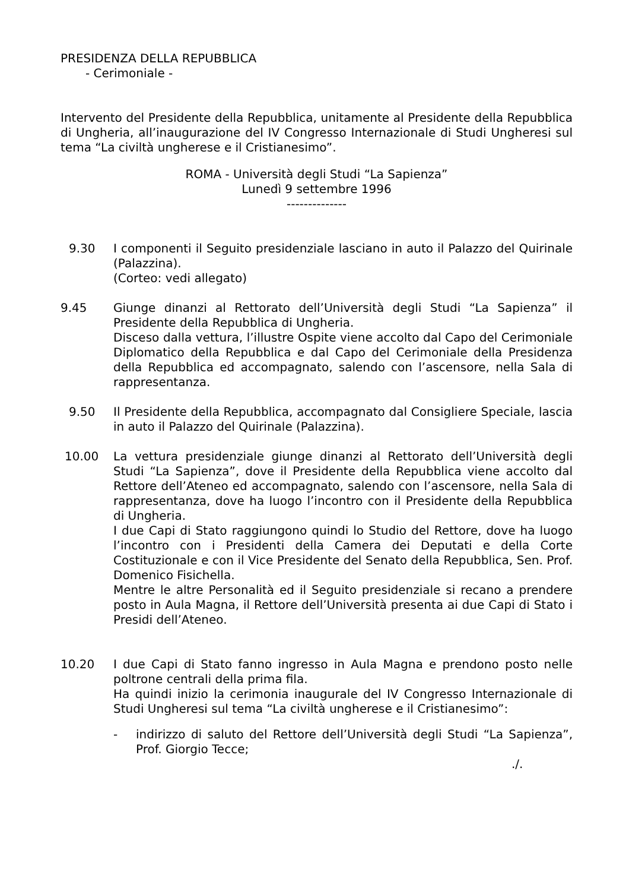PRESIDENZA DELLA REPUBBLICA
- Cerimoniale -
Intervento del Presidente della Repubblica, unitamente al Presidente della Repubblica di Ungheria, all’inaugurazione del IV Congresso Internazionale di Studi Ungheresi sul tema “La civiltà ungherese e il Cristianesimo”.
ROMA - Università degli Studi “La Sapienza”
Lunedì 9 settembre 1996
--------------
9.30 I componenti il Seguito presidenziale lasciano in auto il Palazzo del Quirinale (Palazzina).
(Corteo: vedi allegato)
9.45 Giunge dinanzi al Rettorato dell’Università degli Studi “La Sapienza” il Presidente della Repubblica di Ungheria.
Disceso dalla vettura, l’illustre Ospite viene accolto dal Capo del Cerimoniale Diplomatico della Repubblica e dal Capo del Cerimoniale della Presidenza della Repubblica ed accompagnato, salendo con l’ascensore, nella Sala di rappresentanza.
9.50 Il Presidente della Repubblica, accompagnato dal Consigliere Speciale, lascia in auto il Palazzo del Quirinale (Palazzina).
10.00 La vettura presidenziale giunge dinanzi al Rettorato dell’Università degli Studi “La Sapienza”, dove il Presidente della Repubblica viene accolto dal Rettore dell’Ateneo ed accompagnato, salendo con l’ascensore, nella Sala di rappresentanza, dove ha luogo l’incontro con il Presidente della Repubblica di Ungheria.
I due Capi di Stato raggiungono quindi lo Studio del Rettore, dove ha luogo l’incontro con i Presidenti della Camera dei Deputati e della Corte Costituzionale e con il Vice Presidente del Senato della Repubblica, Sen. Prof. Domenico Fisichella.
Mentre le altre Personalità ed il Seguito presidenziale si recano a prendere posto in Aula Magna, il Rettore dell’Università presenta ai due Capi di Stato i Presidi dell’Ateneo.
10.20 I due Capi di Stato fanno ingresso in Aula Magna e prendono posto nelle poltrone centrali della prima fila.
Ha quindi inizio la cerimonia inaugurale del IV Congresso Internazionale di Studi Ungheresi sul tema “La civiltà ungherese e il Cristianesimo”:
- indirizzo di saluto del Rettore dell’Università degli Studi “La Sapienza”, Prof. Giorgio Tecce;
./.